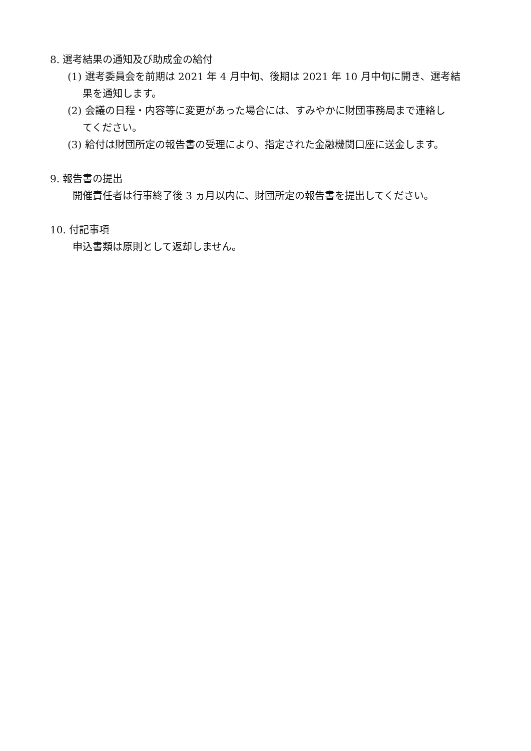8. 選考結果の通知及び助成金の給付
(1) 選考委員会を前期は 2021 年 4 月中旬、後期は 2021 年 10 月中旬に開き、選考結
果を通知します。
(2) 会議の日程・内容等に変更があった場合には、すみやかに財団事務局まで連絡し
てください。
(3) 給付は財団所定の報告書の受理により、指定された金融機関口座に送金します。
9. 報告書の提出
開催責任者は行事終了後 3 ヵ月以内に、財団所定の報告書を提出してください。
10. 付記事項
申込書類は原則として返却しません。